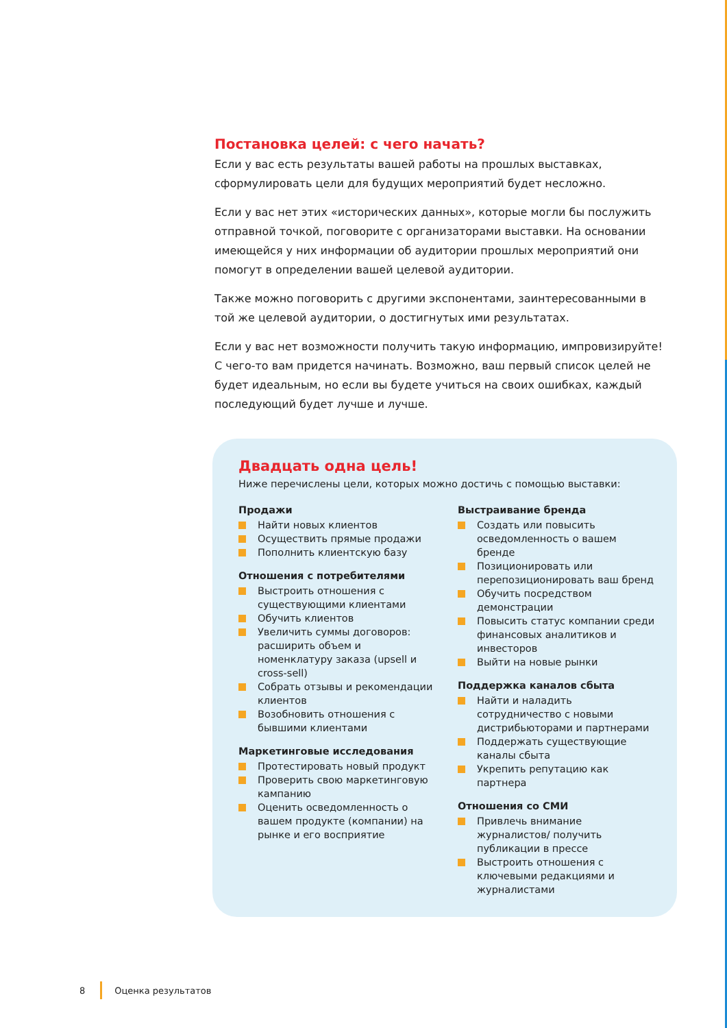Постановка целей: с чего начать?
Если у вас есть результаты вашей работы на прошлых выставках, сформулировать цели для будущих мероприятий будет несложно.
Если у вас нет этих «исторических данных», которые могли бы послужить отправной точкой, поговорите с организаторами выставки. На основании имеющейся у них информации об аудитории прошлых мероприятий они помогут в определении вашей целевой аудитории.
Также можно поговорить с другими экспонентами, заинтересованными в той же целевой аудитории, о достигнутых ими результатах.
Если у вас нет возможности получить такую информацию, импровизируйте! С чего-то вам придется начинать. Возможно, ваш первый список целей не будет идеальным, но если вы будете учиться на своих ошибках, каждый последующий будет лучше и лучше.
Двадцать одна цель!
Ниже перечислены цели, которых можно достичь с помощью выставки:
Продажи
Найти новых клиентов
Осуществить прямые продажи
Пополнить клиентскую базу
Отношения с потребителями
Выстроить отношения с существующими клиентами
Обучить клиентов
Увеличить суммы договоров: расширить объем и номенклатуру заказа (upsell и cross-sell)
Собрать отзывы и рекомендации клиентов
Возобновить отношения с бывшими клиентами
Маркетинговые исследования
Протестировать новый продукт
Проверить свою маркетинговую кампанию
Оценить осведомленность о вашем продукте (компании) на рынке и его восприятие
Выстраивание бренда
Создать или повысить осведомленность о вашем бренде
Позиционировать или перепозиционировать ваш бренд
Обучить посредством демонстрации
Повысить статус компании среди финансовых аналитиков и инвесторов
Выйти на новые рынки
Поддержка каналов сбыта
Найти и наладить сотрудничество с новыми дистрибьюторами и партнерами
Поддержать существующие каналы сбыта
Укрепить репутацию как партнера
Отношения со СМИ
Привлечь внимание журналистов/ получить публикации в прессе
Выстроить отношения с ключевыми редакциями и журналистами
8 Оценка результатов